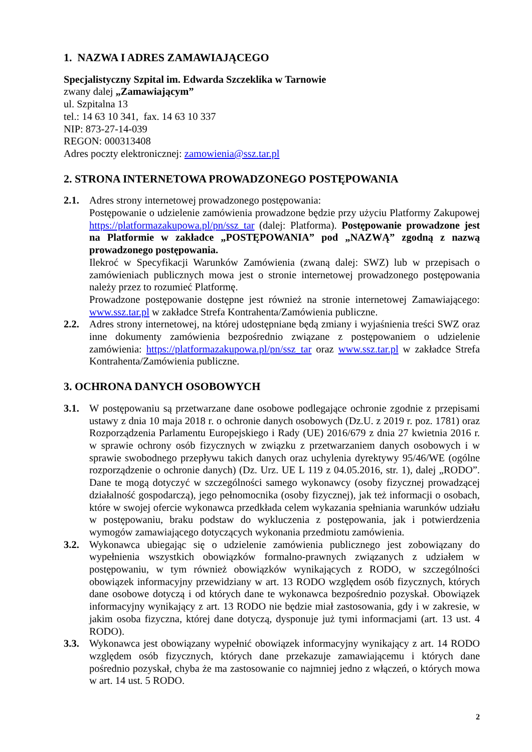1. NAZWA I ADRES ZAMAWIAJĄCEGO
Specjalistyczny Szpital im. Edwarda Szczeklika w Tarnowie
zwany dalej „Zamawiającym”
ul. Szpitalna 13
tel.: 14 63 10 341, fax. 14 63 10 337
NIP: 873-27-14-039
REGON: 000313408
Adres poczty elektronicznej: zamowienia@ssz.tar.pl
2. STRONA INTERNETOWA PROWADZONEGO POSTĘPOWANIA
2.1. Adres strony internetowej prowadzonego postępowania:
Postępowanie o udzielenie zamówienia prowadzone będzie przy użyciu Platformy Zakupowej https://platformazakupowa.pl/pn/ssz_tar (dalej: Platforma). Postępowanie prowadzone jest na Platformie w zakładce „POSTĘPOWANIA” pod „NAZWĄ” zgodną z nazwą prowadzonego postępowania.
Ilekroć w Specyfikacji Warunków Zamówienia (zwaną dalej: SWZ) lub w przepisach o zamówieniach publicznych mowa jest o stronie internetowej prowadzonego postępowania należy przez to rozumieć Platformę.
Prowadzone postępowanie dostępne jest również na stronie internetowej Zamawiającego: www.ssz.tar.pl w zakładce Strefa Kontrahenta/Zamówienia publiczne.
2.2. Adres strony internetowej, na której udostępniane będą zmiany i wyjaśnienia treści SWZ oraz inne dokumenty zamówienia bezpośrednio związane z postępowaniem o udzielenie zamówienia: https://platformazakupowa.pl/pn/ssz_tar oraz www.ssz.tar.pl w zakładce Strefa Kontrahenta/Zamówienia publiczne.
3. OCHRONA DANYCH OSOBOWYCH
3.1. W postępowaniu są przetwarzane dane osobowe podlegające ochronie zgodnie z przepisami ustawy z dnia 10 maja 2018 r. o ochronie danych osobowych (Dz.U. z 2019 r. poz. 1781) oraz Rozporządzenia Parlamentu Europejskiego i Rady (UE) 2016/679 z dnia 27 kwietnia 2016 r. w sprawie ochrony osób fizycznych w związku z przetwarzaniem danych osobowych i w sprawie swobodnego przepływu takich danych oraz uchylenia dyrektywy 95/46/WE (ogólne rozporządzenie o ochronie danych) (Dz. Urz. UE L 119 z 04.05.2016, str. 1), dalej „RODO”. Dane te mogą dotyczyć w szczególności samego wykonawcy (osoby fizycznej prowadzącej działalność gospodarczą), jego pełnomocnika (osoby fizycznej), jak też informacji o osobach, które w swojej ofercie wykonawca przedkłada celem wykazania spełniania warunków udziału w postępowaniu, braku podstaw do wykluczenia z postępowania, jak i potwierdzenia wymogów zamawiającego dotyczących wykonania przedmiotu zamówienia.
3.2. Wykonawca ubiegając się o udzielenie zamówienia publicznego jest zobowiązany do wypełnienia wszystkich obowiązków formalno-prawnych związanych z udziałem w postępowaniu, w tym również obowiązków wynikających z RODO, w szczególności obowiązek informacyjny przewidziany w art. 13 RODO względem osób fizycznych, których dane osobowe dotyczą i od których dane te wykonawca bezpośrednio pozyskał. Obowiązek informacyjny wynikający z art. 13 RODO nie będzie miał zastosowania, gdy i w zakresie, w jakim osoba fizyczna, której dane dotyczą, dysponuje już tymi informacjami (art. 13 ust. 4 RODO).
3.3. Wykonawca jest obowiązany wypełnić obowiązek informacyjny wynikający z art. 14 RODO względem osób fizycznych, których dane przekazuje zamawiającemu i których dane pośrednio pozyskał, chyba że ma zastosowanie co najmniej jedno z włączeń, o których mowa w art. 14 ust. 5 RODO.
2